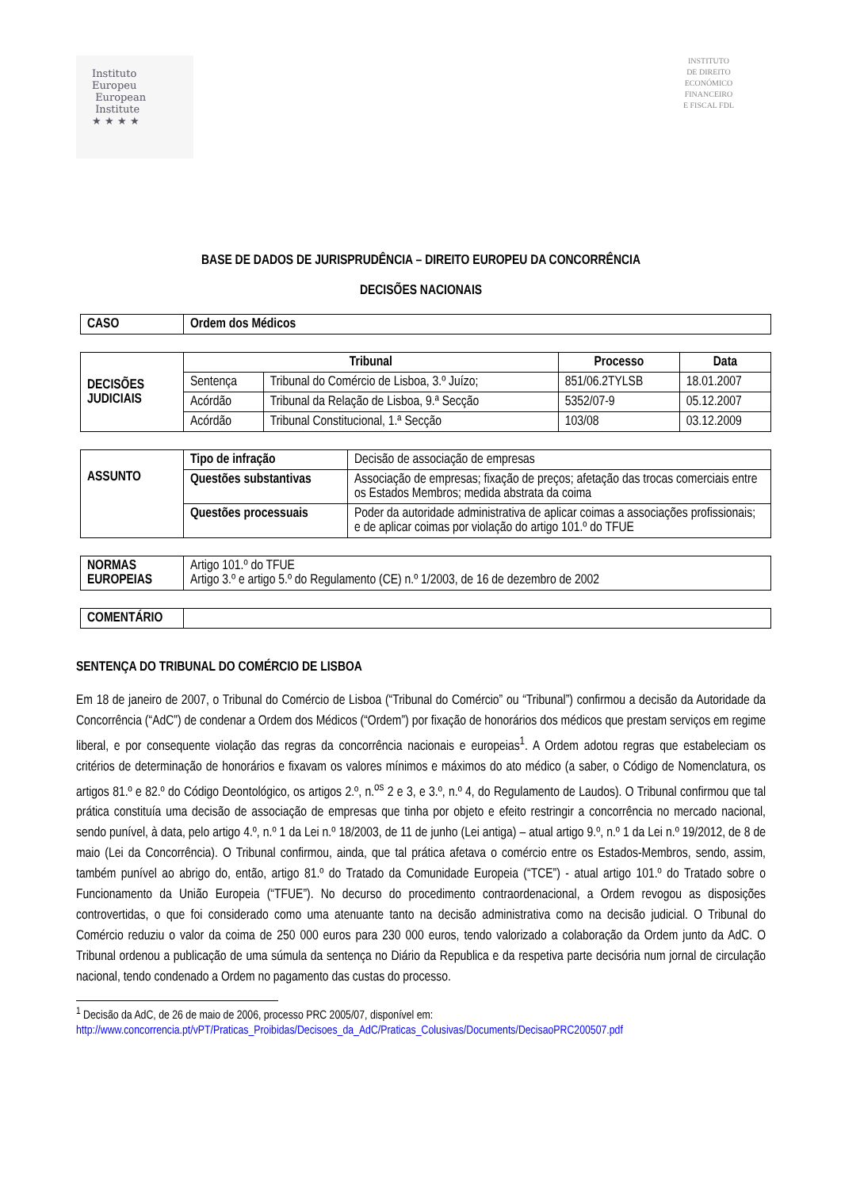Instituto
Europeu
European
Institute
★ ★ ★ ★
INSTITUTO
DE DIREITO
ECONÓMICO
FINANCEIRO
E FISCAL FDL
BASE DE DADOS DE JURISPRUDÊNCIA – DIREITO EUROPEU DA CONCORRÊNCIA
DECISÕES NACIONAIS
| CASO | Ordem dos Médicos |
| DECISÕES JUDICIAIS | Tribunal | | Processo | Data |
| | Sentença | Tribunal do Comércio de Lisboa, 3.º Juízo; | 851/06.2TYLSB | 18.01.2007 |
| | Acórdão | Tribunal da Relação de Lisboa, 9.ª Secção | 5352/07-9 | 05.12.2007 |
| | Acórdão | Tribunal Constitucional, 1.ª Secção | 103/08 | 03.12.2009 |
| ASSUNTO | Tipo de infração | Decisão de associação de empresas |
| | Questões substantivas | Associação de empresas; fixação de preços; afetação das trocas comerciais entre os Estados Membros; medida abstrata da coima |
| | Questões processuais | Poder da autoridade administrativa de aplicar coimas a associações profissionais; e de aplicar coimas por violação do artigo 101.º do TFUE |
| NORMAS EUROPEIAS | Artigo 101.º do TFUE Artigo 3.º e artigo 5.º do Regulamento (CE) n.º 1/2003, de 16 de dezembro de 2002 |
| COMENTÁRIO | |
SENTENÇA DO TRIBUNAL DO COMÉRCIO DE LISBOA
Em 18 de janeiro de 2007, o Tribunal do Comércio de Lisboa (“Tribunal do Comércio” ou “Tribunal”) confirmou a decisão da Autoridade da Concorrência (“AdC”) de condenar a Ordem dos Médicos (“Ordem”) por fixação de honorários dos médicos que prestam serviços em regime liberal, e por consequente violação das regras da concorrência nacionais e europeias<sup>1</sup>. A Ordem adotou regras que estabeleciam os critérios de determinação de honorários e fixavam os valores mínimos e máximos do ato médico (a saber, o Código de Nomenclatura, os artigos 81.º e 82.º do Código Deontológico, os artigos 2.º, n.<sup>os</sup> 2 e 3, e 3.º, n.º 4, do Regulamento de Laudos). O Tribunal confirmou que tal prática constituía uma decisão de associação de empresas que tinha por objeto e efeito restringir a concorrência no mercado nacional, sendo punível, à data, pelo artigo 4.º, n.º 1 da Lei n.º 18/2003, de 11 de junho (Lei antiga) – atual artigo 9.º, n.º 1 da Lei n.º 19/2012, de 8 de maio (Lei da Concorrência). O Tribunal confirmou, ainda, que tal prática afetava o comércio entre os Estados-Membros, sendo, assim, também punível ao abrigo do, então, artigo 81.º do Tratado da Comunidade Europeia (“TCE”) - atual artigo 101.º do Tratado sobre o Funcionamento da União Europeia (“TFUE”). No decurso do procedimento contraordenacional, a Ordem revogou as disposições controvertidas, o que foi considerado como uma atenuante tanto na decisão administrativa como na decisão judicial. O Tribunal do Comércio reduziu o valor da coima de 250 000 euros para 230 000 euros, tendo valorizado a colaboração da Ordem junto da AdC. O Tribunal ordenou a publicação de uma súmula da sentença no Diário da Republica e da respetiva parte decisória num jornal de circulação nacional, tendo condenado a Ordem no pagamento das custas do processo.
<sup>1</sup> Decisão da AdC, de 26 de maio de 2006, processo PRC 2005/07, disponível em:
http://www.concorrencia.pt/vPT/Praticas_Proibidas/Decisoes_da_AdC/Praticas_Colusivas/Documents/DecisaoPRC200507.pdf